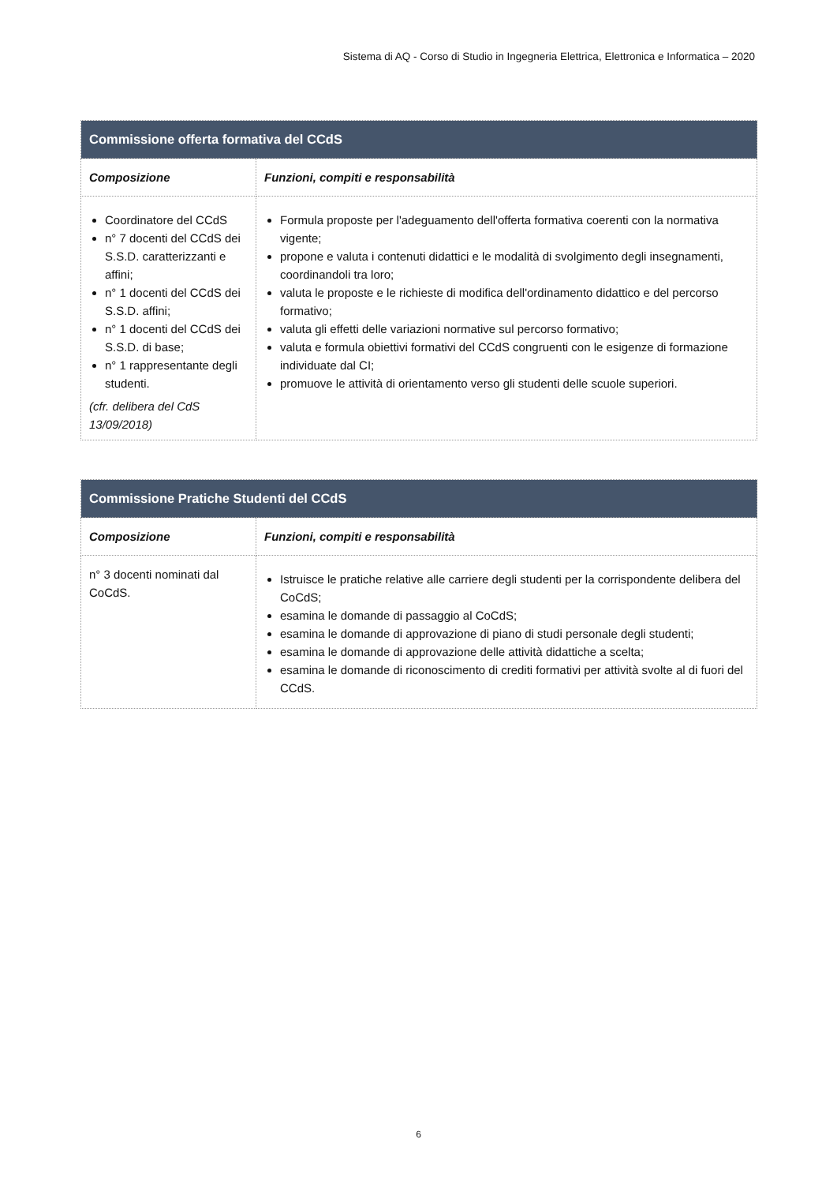Sistema di AQ - Corso di Studio in Ingegneria Elettrica, Elettronica e Informatica – 2020
| Commissione offerta formativa del CCdS | |
| --- | --- |
| Composizione | Funzioni, compiti e responsabilità |
| Coordinatore del CCdS n° 7 docenti del CCdS dei S.S.D. caratterizzanti e affini; n° 1 docenti del CCdS dei S.S.D. affini; n° 1 docenti del CCdS dei S.S.D. di base; n° 1 rappresentante degli studenti. (cfr. delibera del CdS 13/09/2018) | Formula proposte per l'adeguamento dell'offerta formativa coerenti con la normativa vigente; propone e valuta i contenuti didattici e le modalità di svolgimento degli insegnamenti, coordinandoli tra loro; valuta le proposte e le richieste di modifica dell'ordinamento didattico e del percorso formativo; valuta gli effetti delle variazioni normative sul percorso formativo; valuta e formula obiettivi formativi del CCdS congruenti con le esigenze di formazione individuate dal CI; promuove le attività di orientamento verso gli studenti delle scuole superiori. |
| Commissione Pratiche Studenti del CCdS | |
| --- | --- |
| Composizione | Funzioni, compiti e responsabilità |
| n° 3 docenti nominati dal CoCdS. | Istruisce le pratiche relative alle carriere degli studenti per la corrispondente delibera del CoCdS; esamina le domande di passaggio al CoCdS; esamina le domande di approvazione di piano di studi personale degli studenti; esamina le domande di approvazione delle attività didattiche a scelta; esamina le domande di riconoscimento di crediti formativi per attività svolte al di fuori del CCdS. |
6